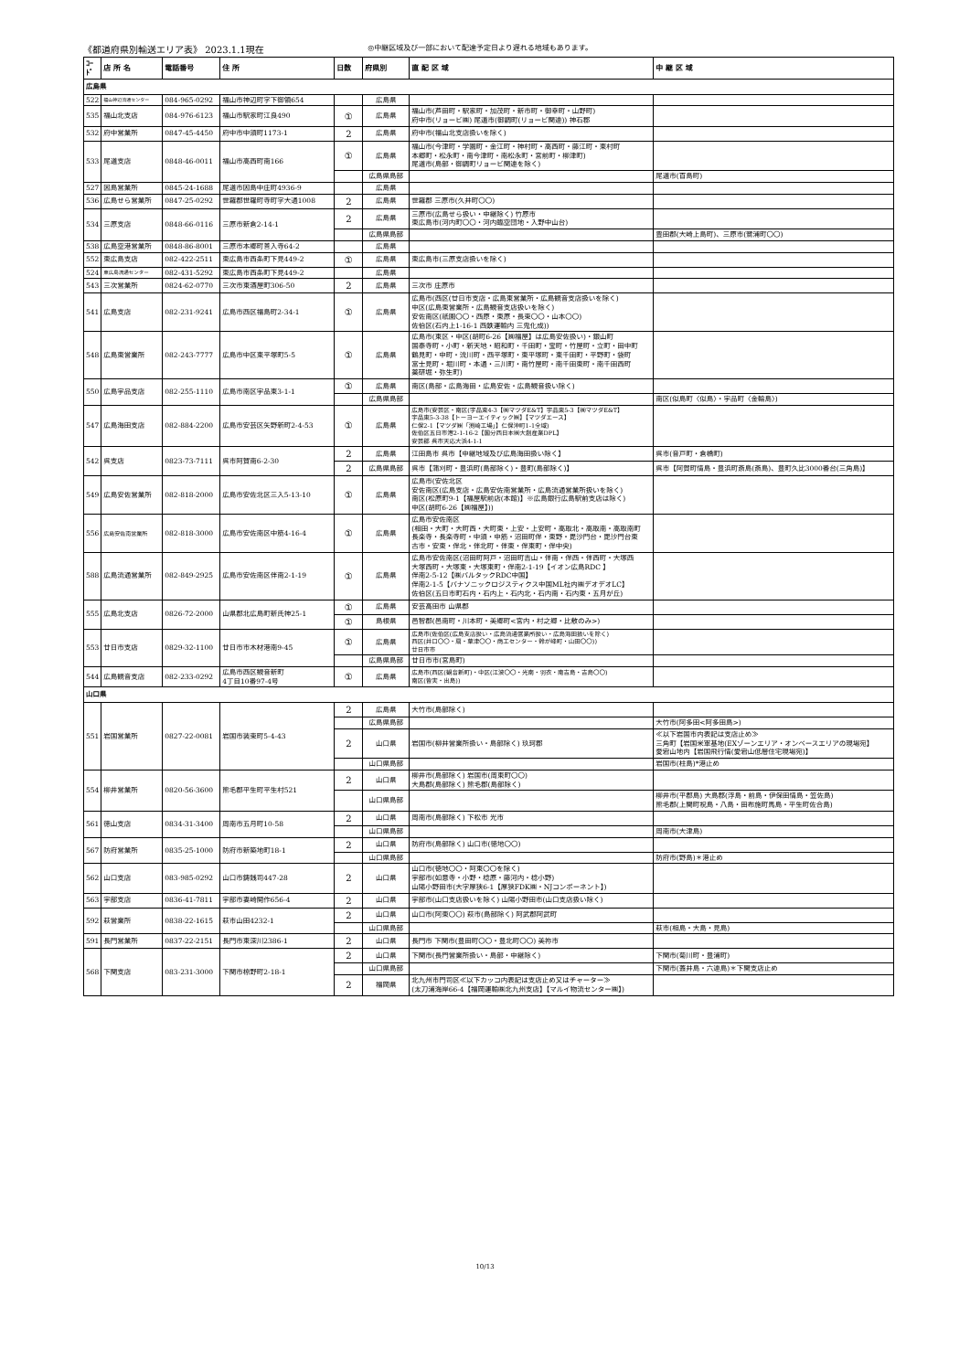《都道府県別輸送エリア表》 2023.1.1現在 ◎中継区域及び一部において配達予定日より遅れる地域もあります。
| ｺｰﾄﾞ | 店 所 名 | 電話番号 | 住 所 | 日数 | 府県別 | 直 配 区 域 | 中 継 区 域 |
| --- | --- | --- | --- | --- | --- | --- | --- |
| 広島県 | | | | | | | |
| 522 | 福山神辺流通センター | 084-965-0292 | 福山市神辺町字下御領654 | | 広島県 | | |
| 535 | 福山北支店 | 084-976-6123 | 福山市駅家町江良490 | ① | 広島県 | 福山市(芦田町・駅家町・加茂町・新市町・御幸町・山野町) 府中市(リョービ㈱) 尾道市(御調町(リョービ関連)) 神石郡 | |
| 532 | 府中営業所 | 0847-45-4450 | 府中市中須町1173-1 | 2 | 広島県 | 府中市(福山北支店扱いを除く) | |
| 533 | 尾道支店 | 0848-46-0011 | 福山市高西町南166 | ① | 広島県 | 福山市(今津町・学園町・金江町・神村町・高西町・藤江町・東村町 本郷町・松永町・南今津町・南松永町・宮前町・柳津町) 尾道市(島部・御調町リョービ関連を除く) | |
| | | | | | 広島県島部 | | 尾道市(百島町) |
| 527 | 因島営業所 | 0845-24-1688 | 尾道市因島中庄町4936-9 | | 広島県 | | |
| 536 | 広島せら営業所 | 0847-25-0292 | 世羅郡世羅町寺町字大通1008 | 2 | 広島県 | 世羅郡 三原市(久井町〇〇) | |
| 534 | 三原支店 | 0848-66-0116 | 三原市新倉2-14-1 | 2 | 広島県 | 三原市(広島せら扱い・中継除く) 竹原市 東広島市(河内町〇〇・河内臨空団地・入野中山台) | |
| | | | | | 広島県島部 | | 豊田郡(大崎上島町)、三原市(鷺浦町〇〇) |
| 538 | 広島空港営業所 | 0848-86-8001 | 三原市本郷町善入寺64-2 | | 広島県 | | |
| 552 | 東広島支店 | 082-422-2511 | 東広島市西条町下見449-2 | ① | 広島県 | 東広島市(三原支店扱いを除く) | |
| 524 | 東広島流通センター | 082-431-5292 | 東広島市西条町下見449-2 | | 広島県 | | |
| 543 | 三次営業所 | 0824-62-0770 | 三次市東酒屋町306-50 | 2 | 広島県 | 三次市 庄原市 | |
| 541 | 広島支店 | 082-231-9241 | 広島市西区福島町2-34-1 | ① | 広島県 | 広島市(西区(廿日市支店・広島東営業所・広島観音支店扱いを除く) 中区(広島東営業所・広島観音支店扱いを除く) 安佐南区(祇園〇〇・西原・東原・長束〇〇・山本〇〇) 佐伯区(石内上1-16-1 西鉄運輸内 三鬼化成)) | |
| 548 | 広島東営業所 | 082-243-7777 | 広島市中区東平塚町5-5 | ① | 広島県 | 広島市(東区・中区(胡町6-26【㈱福屋】は広島安佐扱い)・銀山町 国泰寺町・小町・新天地・昭和町・千田町・宝町・竹屋町・立町・田中町 鶴見町・中町・流川町・西平塚町・東平塚町・東千田町・平野町・袋町 富士見町・堀川町・本通・三川町・南竹屋町・南千田東町・南千田西町 薬研堀・弥生町) | |
| 550 | 広島宇品支店 | 082-255-1110 | 広島市南区宇品東3-1-1 | ① | 広島県 | 南区(島部・広島海田・広島安佐・広島観音扱い除く) | |
| | | | | | 広島県島部 | | 南区(似島町〈似島〉・宇品町〈金輪島〉) |
| 547 | 広島海田支店 | 082-884-2200 | 広島市安芸区矢野新町2-4-53 | ① | 広島県 | 広島市(安芸区・南区(宇品東4-3【㈱マツダE&T】宇品東5-3【㈱マツダE&T】 宇品東5-3-38【トーヨーエイティック㈱】【マツダエース】 仁保2-1【マツダ㈱「渕崎工場」】仁保沖町1-1全域) 佐伯区五日市港2-1-16-2【国分西日本㈱大創産業DPL】 安芸郡 呉市天応大浜4-1-1 | |
| 542 | 呉支店 | 0823-73-7111 | 呉市阿賀南6-2-30 | 2 | 広島県 | 江田島市 呉市【中継地域及び広島海田扱い除く】 | 呉市(音戸町・倉橋町) |
| | | | | 2 | 広島県島部 | 呉市【蒲刈町・豊浜町(島部除く)・豊町(島部除く)】 | 呉市【阿賀町情島・豊浜町斎島(斎島)、豊町久比3000番台(三角島)】 |
| 549 | 広島安佐営業所 | 082-818-2000 | 広島市安佐北区三入5-13-10 | ① | 広島県 | 広島市(安佐北区 安佐南区(広島支店・広島安佐南営業所・広島流通営業所扱いを除く) 南区(松原町9-1【福屋駅前店(本館)】※広島銀行広島駅前支店は除く) 中区(胡町6-26【㈱福屋】)) | |
| 556 | 広島安佐南営業所 | 082-818-3000 | 広島市安佐南区中筋4-16-4 | ① | 広島県 | 広島市安佐南区 (相田・大町・大町西・大町東・上安・上安町・高取北・高取南・高取南町 長楽寺・長楽寺町・中須・中筋・沼田町伴・東野・毘沙門台・毘沙門台東 古市・安東・伴北・伴北町・伴東・伴東町・伴中央) | |
| 588 | 広島流通営業所 | 082-849-2925 | 広島市安佐南区伴南2-1-19 | ① | 広島県 | 広島市安佐南区(沼田町阿戸・沼田町吉山・伴南・伴西・伴西町・大塚西 大塚西町・大塚東・大塚東町・伴南2-1-19【イオン広島RDC 】 伴南2-5-12【㈱パルタックRDC中国】 伴南2-1-5【パナソニックロジスティクス中国ML社内㈱デオデオLC】 佐伯区(五日市町石内・石内上・石内北・石内南・石内東・五月が丘) | |
| 555 | 広島北支店 | 0826-72-2000 | 山県郡北広島町新氏神25-1 | ① | 広島県 | 安芸高田市 山県郡 | |
| | | | | ① | 島根県 | 邑智郡(邑南町・川本町・美郷町<宮内・村之郷・比敷のみ>) | |
| 553 | 廿日市支店 | 0829-32-1100 | 廿日市市木材港南9-45 | ① | 広島県 | 広島市(佐伯区(広島支店扱い・広島流通営業所扱い・広島海田扱いを除く) 西区(井口〇〇・扇・草津〇〇・商工センター・鈴が峰町・山田〇〇)) 廿日市市 | |
| | | | | | 広島県島部 | 廿日市市(宮島町) | |
| 544 | 広島観音支店 | 082-233-0292 | 広島市西区観音新町 4丁目10番97-4号 | ① | 広島県 | 広島市(西区(観音新町)・中区(江波〇〇・光南・羽衣・南吉島・吉島〇〇) 南区(皆実・出島)) | |
| 山口県 | | | | | | | |
| 551 | 岩国営業所 | 0827-22-0081 | 岩国市装束町5-4-43 | 2 | 広島県 | 大竹市(島部除く) | |
| | | | | | 広島県島部 | | 大竹市(阿多田<阿多田島>) |
| | | | | 2 | 山口県 | 岩国市(柳井営業所扱い・島部除く) 玖珂郡 | ≪以下岩国市内表記は支店止め≫ 三角町【岩国米軍基地(EXゾーンエリア・オンベースエリアの現場宛】 愛宕山地内【岩国飛行情(愛宕山低層住宅現場宛)】 |
| | | | | | 山口県島部 | | 岩国市(柱島)*港止め |
| 554 | 柳井営業所 | 0820-56-3600 | 熊毛郡平生町平生村521 | 2 | 山口県 | 柳井市(島部除く) 岩国市(周東町〇〇) 大島郡(島部除く) 熊毛郡(島部除く) | |
| | | | | | 山口県島部 | | 柳井市(平郡島) 大島郡(浮島・前島・伊保田情島・笠佐島) 熊毛郡(上関町祝島・八島・田布施町馬島・平生町佐合島) |
| 561 | 徳山支店 | 0834-31-3400 | 周南市五月町10-58 | 2 | 山口県 | 周南市(島部除く) 下松市 光市 | |
| | | | | | 山口県島部 | | 周南市(大津島) |
| 567 | 防府営業所 | 0835-25-1000 | 防府市新築地町18-1 | 2 | 山口県 | 防府市(島部除く) 山口市(徳地〇〇) | |
| | | | | | 山口県島部 | | 防府市(野島)＊港止め |
| 562 | 山口支店 | 083-985-0292 | 山口市鋳銭司447-28 | 2 | 山口県 | 山口市(徳地〇〇・阿東〇〇を除く) 宇部市(如意寺・小野・棯原・藤河内・棯小野) 山陽小野田市(大字厚狭6-1【厚狭FDK㈱・NJコンポーネント】) | |
| 563 | 宇部支店 | 0836-41-7811 | 宇部市妻崎開作656-4 | 2 | 山口県 | 宇部市(山口支店扱いを除く) 山陽小野田市(山口支店扱い除く) | |
| 592 | 萩営業所 | 0838-22-1615 | 萩市山田4232-1 | 2 | 山口県 | 山口市(阿東〇〇) 萩市(島部除く) 阿武郡阿武町 | |
| | | | | | 山口県島部 | | 萩市(相島・大島・見島) |
| 591 | 長門営業所 | 0837-22-2151 | 長門市東深川2386-1 | 2 | 山口県 | 長門市 下関市(豊田町〇〇・豊北町〇〇) 美祢市 | |
| 568 | 下関支店 | 083-231-3000 | 下関市椋野町2-18-1 | 2 | 山口県 | 下関市(長門営業所扱い・島部・中継除く) | 下関市(菊川町・豊浦町) |
| | | | | | 山口県島部 | | 下関市(蓋井島・六連島)＊下関支店止め |
| | | | | 2 | 福岡県 | 北九州市門司区≪以下カッコ内表記は支店止め又はチャーター≫ (太刀浦海岸66-4【福岡運輸㈱北九州支店】【マルイ物流センター㈱】) | |
10/13